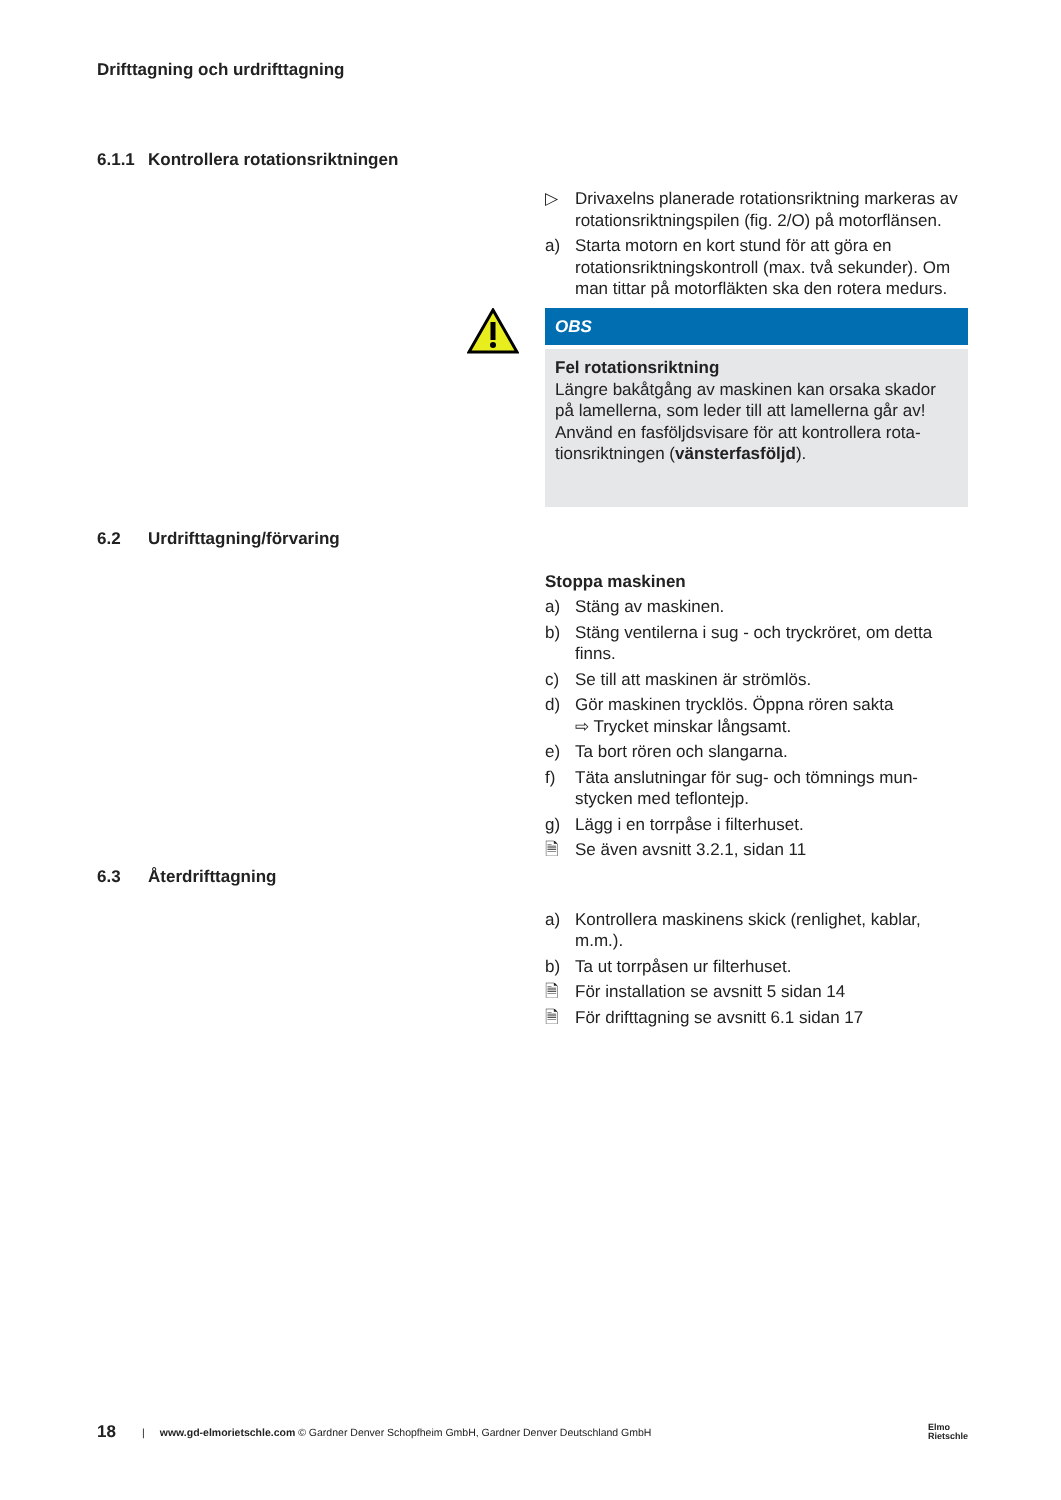Drifttagning och urdrifttagning
6.1.1 Kontrollera rotationsriktningen
▷ Drivaxelns planerade rotationsriktning markeras av rotationsriktningspilen (fig. 2/O) på motorflän­sen.
a) Starta motorn en kort stund för att göra en rotationsriktningskontroll (max. två sekunder). Om man tittar på motorfläkten ska den rotera medurs.
OBS
Fel rotationsriktning
Längre bakåtgång av maskinen kan orsaka skador på lamellerna, som leder till att lamellerna går av! Använd en fasföljdsvisare för att kontrollera rota­tionsriktningen (vänsterfasföljd).
6.2 Urdrifttagning/förvaring
Stoppa maskinen
a) Stäng av maskinen.
b) Stäng ventilerna i sug - och tryckröret, om detta finns.
c) Se till att maskinen är strömlös.
d) Gör maskinen trycklös. Öppna rören sakta
⇨ Trycket minskar långsamt.
e) Ta bort rören och slangarna.
f) Täta anslutningar för sug- och tömnings mun­stycken med teflontejp.
g) Lägg i en torrpåse i filterhuset.
🗎 Se även avsnitt 3.2.1, sidan 11
6.3 Återdrifttagning
a) Kontrollera maskinens skick (renlighet, kablar, m.m.).
b) Ta ut torrpåsen ur filterhuset.
🗎 För installation se avsnitt 5 sidan 14
🗎 För drifttagning se avsnitt 6.1 sidan 17
18 | www.gd-elmorietschle.com © Gardner Denver Schopfheim GmbH, Gardner Denver Deutschland GmbH Elmo
Rietschle